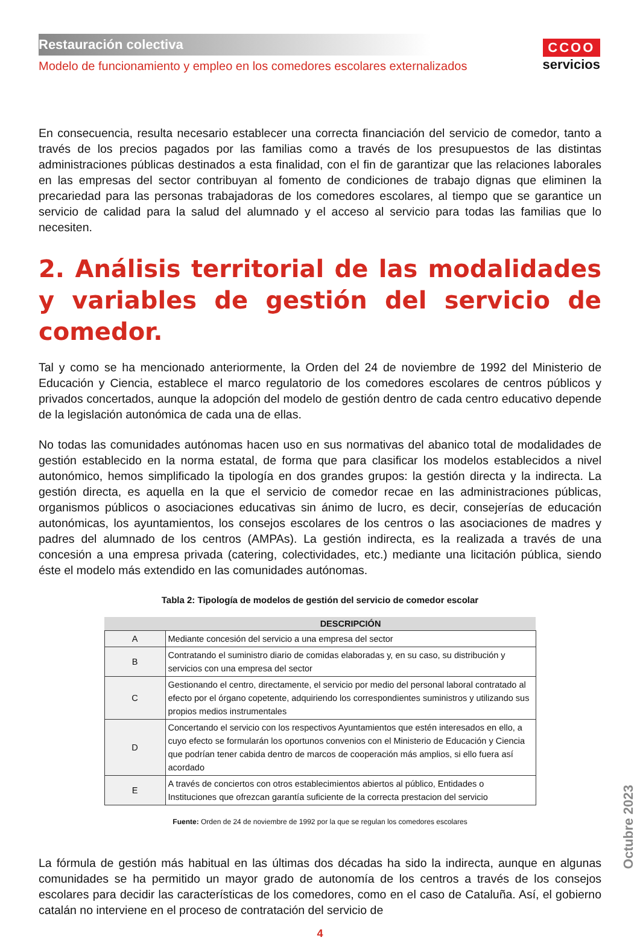CCOO
servicios
Restauración colectiva
Modelo de funcionamiento y empleo en los comedores escolares externalizados
En consecuencia, resulta necesario establecer una correcta financiación del servicio de comedor, tanto a través de los precios pagados por las familias como a través de los presupuestos de las distintas administraciones públicas destinados a esta finalidad, con el fin de garantizar que las relaciones laborales en las empresas del sector contribuyan al fomento de condiciones de trabajo dignas que eliminen la precariedad para las personas trabajadoras de los comedores escolares, al tiempo que se garantice un servicio de calidad para la salud del alumnado y el acceso al servicio para todas las familias que lo necesiten.
2. Análisis territorial de las modalidades y variables de gestión del servicio de comedor.
Tal y como se ha mencionado anteriormente, la Orden del 24 de noviembre de 1992 del Ministerio de Educación y Ciencia, establece el marco regulatorio de los comedores escolares de centros públicos y privados concertados, aunque la adopción del modelo de gestión dentro de cada centro educativo depende de la legislación autonómica de cada una de ellas.
No todas las comunidades autónomas hacen uso en sus normativas del abanico total de modalidades de gestión establecido en la norma estatal, de forma que para clasificar los modelos establecidos a nivel autonómico, hemos simplificado la tipología en dos grandes grupos: la gestión directa y la indirecta. La gestión directa, es aquella en la que el servicio de comedor recae en las administraciones públicas, organismos públicos o asociaciones educativas sin ánimo de lucro, es decir, consejerías de educación autonómicas, los ayuntamientos, los consejos escolares de los centros o las asociaciones de madres y padres del alumnado de los centros (AMPAs). La gestión indirecta, es la realizada a través de una concesión a una empresa privada (catering, colectividades, etc.) mediante una licitación pública, siendo éste el modelo más extendido en las comunidades autónomas.
Tabla 2: Tipología de modelos de gestión del servicio de comedor escolar
| | DESCRIPCIÓN |
| --- | --- |
| A | Mediante concesión del servicio a una empresa del sector |
| B | Contratando el suministro diario de comidas elaboradas y, en su caso, su distribución y servicios con una empresa del sector |
| C | Gestionando el centro, directamente, el servicio por medio del personal laboral contratado al efecto por el órgano copetente, adquiriendo los correspondientes suministros y utilizando sus propios medios instrumentales |
| D | Concertando el servicio con los respectivos Ayuntamientos que estén interesados en ello, a cuyo efecto se formularán los oportunos convenios con el Ministerio de Educación y Ciencia que podrían tener cabida dentro de marcos de cooperación más amplios, si ello fuera así acordado |
| E | A través de conciertos con otros establecimientos abiertos al público, Entidades o Instituciones que ofrezcan garantía suficiente de la correcta prestacion del servicio |
Fuente: Orden de 24 de noviembre de 1992 por la que se regulan los comedores escolares
La fórmula de gestión más habitual en las últimas dos décadas ha sido la indirecta, aunque en algunas comunidades se ha permitido un mayor grado de autonomía de los centros a través de los consejos escolares para decidir las características de los comedores, como en el caso de Cataluña. Así, el gobierno catalán no interviene en el proceso de contratación del servicio de
4
Octubre 2023